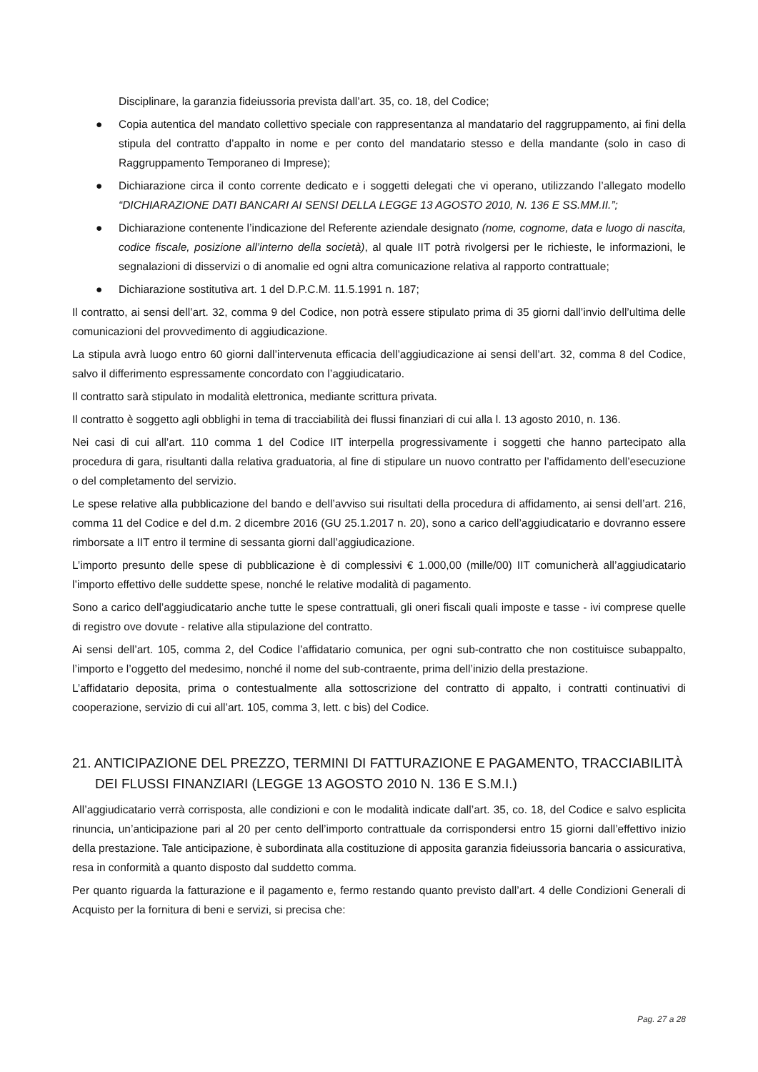Disciplinare, la garanzia fideiussoria prevista dall’art. 35, co. 18, del Codice;
● Copia autentica del mandato collettivo speciale con rappresentanza al mandatario del raggruppamento, ai fini della stipula del contratto d’appalto in nome e per conto del mandatario stesso e della mandante (solo in caso di Raggruppamento Temporaneo di Imprese);
● Dichiarazione circa il conto corrente dedicato e i soggetti delegati che vi operano, utilizzando l’allegato modello “DICHIARAZIONE DATI BANCARI AI SENSI DELLA LEGGE 13 AGOSTO 2010, N. 136 E SS.MM.II.”;
● Dichiarazione contenente l’indicazione del Referente aziendale designato (nome, cognome, data e luogo di nascita, codice fiscale, posizione all’interno della società), al quale IIT potrà rivolgersi per le richieste, le informazioni, le segnalazioni di disservizi o di anomalie ed ogni altra comunicazione relativa al rapporto contrattuale;
● Dichiarazione sostitutiva art. 1 del D.P.C.M. 11.5.1991 n. 187;
Il contratto, ai sensi dell’art. 32, comma 9 del Codice, non potrà essere stipulato prima di 35 giorni dall’invio dell’ultima delle comunicazioni del provvedimento di aggiudicazione.
La stipula avrà luogo entro 60 giorni dall’intervenuta efficacia dell’aggiudicazione ai sensi dell’art. 32, comma 8 del Codice, salvo il differimento espressamente concordato con l’aggiudicatario.
Il contratto sarà stipulato in modalità elettronica, mediante scrittura privata.
Il contratto è soggetto agli obblighi in tema di tracciabilità dei flussi finanziari di cui alla l. 13 agosto 2010, n. 136.
Nei casi di cui all’art. 110 comma 1 del Codice IIT interpella progressivamente i soggetti che hanno partecipato alla procedura di gara, risultanti dalla relativa graduatoria, al fine di stipulare un nuovo contratto per l’affidamento dell’esecuzione o del completamento del servizio.
Le spese relative alla pubblicazione del bando e dell’avviso sui risultati della procedura di affidamento, ai sensi dell’art. 216, comma 11 del Codice e del d.m. 2 dicembre 2016 (GU 25.1.2017 n. 20), sono a carico dell’aggiudicatario e dovranno essere rimborsate a IIT entro il termine di sessanta giorni dall’aggiudicazione.
L’importo presunto delle spese di pubblicazione è di complessivi € 1.000,00 (mille/00) IIT comunicherà all’aggiudicatario l’importo effettivo delle suddette spese, nonché le relative modalità di pagamento.
Sono a carico dell’aggiudicatario anche tutte le spese contrattuali, gli oneri fiscali quali imposte e tasse - ivi comprese quelle di registro ove dovute - relative alla stipulazione del contratto.
Ai sensi dell’art. 105, comma 2, del Codice l’affidatario comunica, per ogni sub-contratto che non costituisce subappalto, l’importo e l’oggetto del medesimo, nonché il nome del sub-contraente, prima dell’inizio della prestazione.
L’affidatario deposita, prima o contestualmente alla sottoscrizione del contratto di appalto, i contratti continuativi di cooperazione, servizio di cui all’art. 105, comma 3, lett. c bis) del Codice.
21. ANTICIPAZIONE DEL PREZZO, TERMINI DI FATTURAZIONE E PAGAMENTO, TRACCIABILITÀ DEI FLUSSI FINANZIARI (LEGGE 13 AGOSTO 2010 N. 136 E S.M.I.)
All’aggiudicatario verrà corrisposta, alle condizioni e con le modalità indicate dall’art. 35, co. 18, del Codice e salvo esplicita rinuncia, un’anticipazione pari al 20 per cento dell’importo contrattuale da corrispondersi entro 15 giorni dall’effettivo inizio della prestazione. Tale anticipazione, è subordinata alla costituzione di apposita garanzia fideiussoria bancaria o assicurativa, resa in conformità a quanto disposto dal suddetto comma.
Per quanto riguarda la fatturazione e il pagamento e, fermo restando quanto previsto dall’art. 4 delle Condizioni Generali di Acquisto per la fornitura di beni e servizi, si precisa che:
Pag. 27 a 28